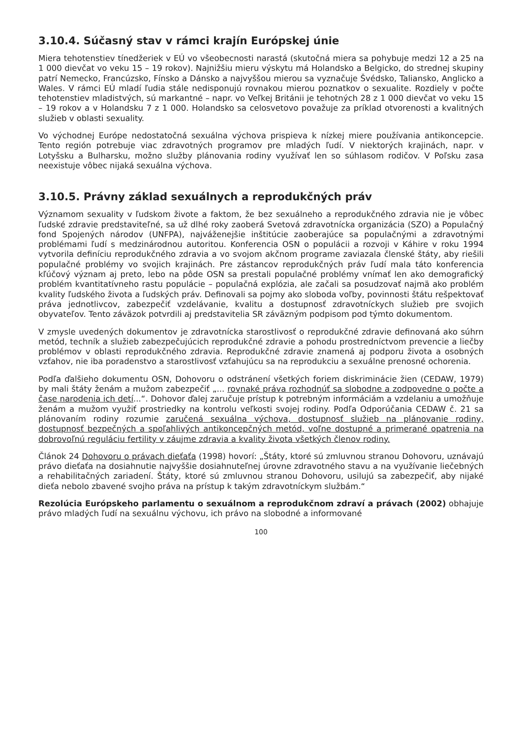3.10.4. Súčasný stav v rámci krajín Európskej únie
Miera tehotenstiev tínedžeriek v EÚ vo všeobecnosti narastá (skutočná miera sa pohybuje medzi 12 a 25 na 1 000 dievčat vo veku 15 – 19 rokov). Najnižšiu mieru výskytu má Holandsko a Belgicko, do strednej skupiny patrí Nemecko, Francúzsko, Fínsko a Dánsko a najvyššou mierou sa vyznačuje Švédsko, Taliansko, Anglicko a Wales. V rámci EÚ mladí ľudia stále nedisponujú rovnakou mierou poznatkov o sexualite. Rozdiely v počte tehotenstiev mladistvých, sú markantné – napr. vo Veľkej Británii je tehotných 28 z 1 000 dievčat vo veku 15 – 19 rokov a v Holandsku 7 z 1 000. Holandsko sa celosvetovo považuje za príklad otvorenosti a kvalitných služieb v oblasti sexuality.
Vo východnej Európe nedostatočná sexuálna výchova prispieva k nízkej miere používania antikoncepcie. Tento región potrebuje viac zdravotných programov pre mladých ľudí. V niektorých krajinách, napr. v Lotyšsku a Bulharsku, možno služby plánovania rodiny využívať len so súhlasom rodičov. V Poľsku zasa neexistuje vôbec nijaká sexuálna výchova.
3.10.5. Právny základ sexuálnych a reprodukčných práv
Významom sexuality v ľudskom živote a faktom, že bez sexuálneho a reprodukčného zdravia nie je vôbec ľudské zdravie predstaviteľné, sa už dlhé roky zaoberá Svetová zdravotnícka organizácia (SZO) a Populačný fond Spojených národov (UNFPA), najváženejšie inštitúcie zaoberajúce sa populačnými a zdravotnými problémami ľudí s medzinárodnou autoritou. Konferencia OSN o populácii a rozvoji v Káhire v roku 1994 vytvorila definíciu reprodukčného zdravia a vo svojom akčnom programe zaviazala členské štáty, aby riešili populačné problémy vo svojich krajinách. Pre zástancov reprodukčných práv ľudí mala táto konferencia kľúčový význam aj preto, lebo na pôde OSN sa prestali populačné problémy vnímať len ako demografický problém kvantitatívneho rastu populácie – populačná explózia, ale začali sa posudzovať najmä ako problém kvality ľudského života a ľudských práv. Definovali sa pojmy ako sloboda voľby, povinnosti štátu rešpektovať práva jednotlivcov, zabezpečiť vzdelávanie, kvalitu a dostupnosť zdravotníckych služieb pre svojich obyvateľov. Tento záväzok potvrdili aj predstavitelia SR záväzným podpisom pod týmto dokumentom.
V zmysle uvedených dokumentov je zdravotnícka starostlivosť o reprodukčné zdravie definovaná ako súhrn metód, techník a služieb zabezpečujúcich reprodukčné zdravie a pohodu prostredníctvom prevencie a liečby problémov v oblasti reprodukčného zdravia. Reprodukčné zdravie znamená aj podporu života a osobných vzťahov, nie iba poradenstvo a starostlivosť vzťahujúcu sa na reprodukciu a sexuálne prenosné ochorenia.
Podľa ďalšieho dokumentu OSN, Dohovoru o odstránení všetkých foriem diskriminácie žien (CEDAW, 1979) by mali štáty ženám a mužom zabezpečiť „... rovnaké práva rozhodnúť sa slobodne a zodpovedne o počte a čase narodenia ich detí...“. Dohovor ďalej zaručuje prístup k potrebným informáciám a vzdelaniu a umožňuje ženám a mužom využiť prostriedky na kontrolu veľkosti svojej rodiny. Podľa Odporúčania CEDAW č. 21 sa plánovaním rodiny rozumie zaručená sexuálna výchova, dostupnosť služieb na plánovanie rodiny, dostupnosť bezpečných a spoľahlivých antikoncepčných metód, voľne dostupné a primerané opatrenia na dobrovoľnú reguláciu fertility v záujme zdravia a kvality života všetkých členov rodiny.
Článok 24 Dohovoru o právach dieťaťa (1998) hovorí: „Štáty, ktoré sú zmluvnou stranou Dohovoru, uznávajú právo dieťaťa na dosiahnutie najvyššie dosiahnuteľnej úrovne zdravotného stavu a na využívanie liečebných a rehabilitačných zariadení. Štáty, ktoré sú zmluvnou stranou Dohovoru, usilujú sa zabezpečiť, aby nijaké dieťa nebolo zbavené svojho práva na prístup k takým zdravotníckym službám.“
Rezolúcia Európskeho parlamentu o sexuálnom a reprodukčnom zdraví a právach (2002) obhajuje právo mladých ľudí na sexuálnu výchovu, ich právo na slobodné a informované
100